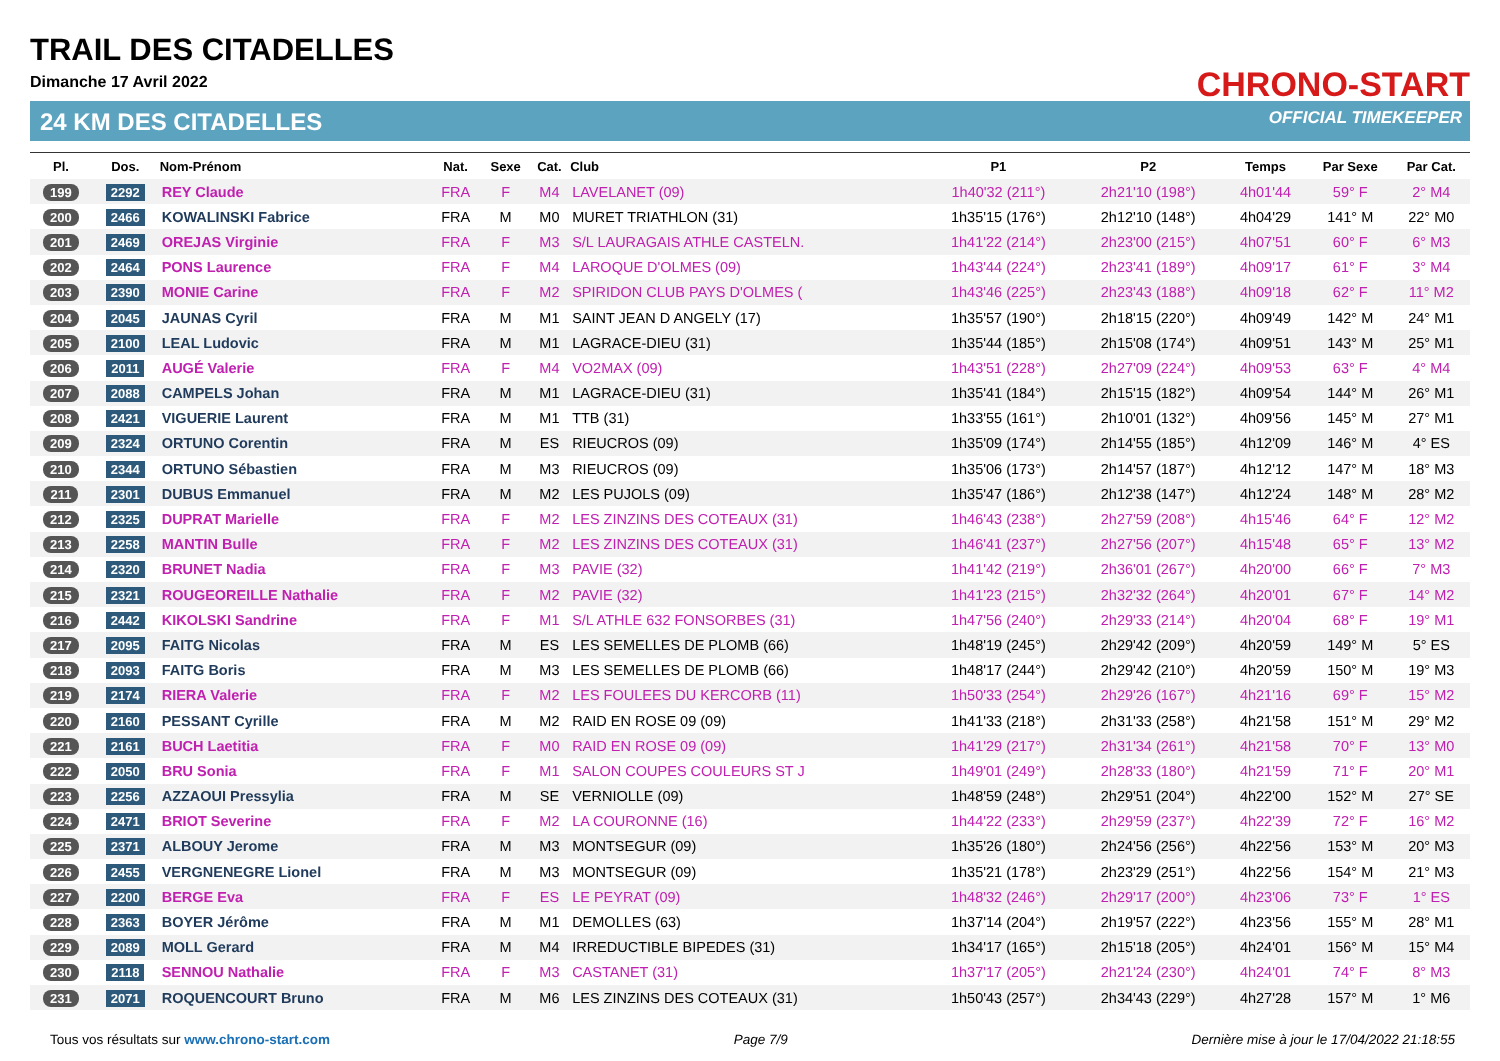TRAIL DES CITADELLES
Dimanche 17 Avril 2022
24 KM DES CITADELLES
CHRONO-START
OFFICIAL TIMEKEEPER
| Pl. | Dos. | Nom-Prénom | Nat. | Sexe | Cat. | Club | P1 | P2 | Temps | Par Sexe | Par Cat. |
| --- | --- | --- | --- | --- | --- | --- | --- | --- | --- | --- | --- |
| 199 | 2292 | REY Claude | FRA | F | M4 | LAVELANET (09) | 1h40'32 (211°) | 2h21'10 (198°) | 4h01'44 | 59° F | 2° M4 |
| 200 | 2466 | KOWALINSKI Fabrice | FRA | M | M0 | MURET TRIATHLON (31) | 1h35'15 (176°) | 2h12'10 (148°) | 4h04'29 | 141° M | 22° M0 |
| 201 | 2469 | OREJAS Virginie | FRA | F | M3 | S/L LAURAGAIS ATHLE CASTELN. | 1h41'22 (214°) | 2h23'00 (215°) | 4h07'51 | 60° F | 6° M3 |
| 202 | 2464 | PONS Laurence | FRA | F | M4 | LAROQUE D'OLMES (09) | 1h43'44 (224°) | 2h23'41 (189°) | 4h09'17 | 61° F | 3° M4 |
| 203 | 2390 | MONIE Carine | FRA | F | M2 | SPIRIDON CLUB PAYS D'OLMES ( | 1h43'46 (225°) | 2h23'43 (188°) | 4h09'18 | 62° F | 11° M2 |
| 204 | 2045 | JAUNAS Cyril | FRA | M | M1 | SAINT JEAN D ANGELY (17) | 1h35'57 (190°) | 2h18'15 (220°) | 4h09'49 | 142° M | 24° M1 |
| 205 | 2100 | LEAL Ludovic | FRA | M | M1 | LAGRACE-DIEU (31) | 1h35'44 (185°) | 2h15'08 (174°) | 4h09'51 | 143° M | 25° M1 |
| 206 | 2011 | AUGÉ Valerie | FRA | F | M4 | VO2MAX (09) | 1h43'51 (228°) | 2h27'09 (224°) | 4h09'53 | 63° F | 4° M4 |
| 207 | 2088 | CAMPELS Johan | FRA | M | M1 | LAGRACE-DIEU (31) | 1h35'41 (184°) | 2h15'15 (182°) | 4h09'54 | 144° M | 26° M1 |
| 208 | 2421 | VIGUERIE Laurent | FRA | M | M1 | TTB (31) | 1h33'55 (161°) | 2h10'01 (132°) | 4h09'56 | 145° M | 27° M1 |
| 209 | 2324 | ORTUNO Corentin | FRA | M | ES | RIEUCROS (09) | 1h35'09 (174°) | 2h14'55 (185°) | 4h12'09 | 146° M | 4° ES |
| 210 | 2344 | ORTUNO Sébastien | FRA | M | M3 | RIEUCROS (09) | 1h35'06 (173°) | 2h14'57 (187°) | 4h12'12 | 147° M | 18° M3 |
| 211 | 2301 | DUBUS Emmanuel | FRA | M | M2 | LES PUJOLS (09) | 1h35'47 (186°) | 2h12'38 (147°) | 4h12'24 | 148° M | 28° M2 |
| 212 | 2325 | DUPRAT Marielle | FRA | F | M2 | LES ZINZINS DES COTEAUX (31) | 1h46'43 (238°) | 2h27'59 (208°) | 4h15'46 | 64° F | 12° M2 |
| 213 | 2258 | MANTIN Bulle | FRA | F | M2 | LES ZINZINS DES COTEAUX (31) | 1h46'41 (237°) | 2h27'56 (207°) | 4h15'48 | 65° F | 13° M2 |
| 214 | 2320 | BRUNET Nadia | FRA | F | M3 | PAVIE (32) | 1h41'42 (219°) | 2h36'01 (267°) | 4h20'00 | 66° F | 7° M3 |
| 215 | 2321 | ROUGEOREILLE Nathalie | FRA | F | M2 | PAVIE (32) | 1h41'23 (215°) | 2h32'32 (264°) | 4h20'01 | 67° F | 14° M2 |
| 216 | 2442 | KIKOLSKI Sandrine | FRA | F | M1 | S/L ATHLE 632 FONSORBES (31) | 1h47'56 (240°) | 2h29'33 (214°) | 4h20'04 | 68° F | 19° M1 |
| 217 | 2095 | FAITG Nicolas | FRA | M | ES | LES SEMELLES DE PLOMB (66) | 1h48'19 (245°) | 2h29'42 (209°) | 4h20'59 | 149° M | 5° ES |
| 218 | 2093 | FAITG Boris | FRA | M | M3 | LES SEMELLES DE PLOMB (66) | 1h48'17 (244°) | 2h29'42 (210°) | 4h20'59 | 150° M | 19° M3 |
| 219 | 2174 | RIERA Valerie | FRA | F | M2 | LES FOULEES DU KERCORB (11) | 1h50'33 (254°) | 2h29'26 (167°) | 4h21'16 | 69° F | 15° M2 |
| 220 | 2160 | PESSANT Cyrille | FRA | M | M2 | RAID EN ROSE 09 (09) | 1h41'33 (218°) | 2h31'33 (258°) | 4h21'58 | 151° M | 29° M2 |
| 221 | 2161 | BUCH Laetitia | FRA | F | M0 | RAID EN ROSE 09 (09) | 1h41'29 (217°) | 2h31'34 (261°) | 4h21'58 | 70° F | 13° M0 |
| 222 | 2050 | BRU Sonia | FRA | F | M1 | SALON COUPES COULEURS ST J | 1h49'01 (249°) | 2h28'33 (180°) | 4h21'59 | 71° F | 20° M1 |
| 223 | 2256 | AZZAOUI Pressylia | FRA | M | SE | VERNIOLLE (09) | 1h48'59 (248°) | 2h29'51 (204°) | 4h22'00 | 152° M | 27° SE |
| 224 | 2471 | BRIOT Severine | FRA | F | M2 | LA COURONNE (16) | 1h44'22 (233°) | 2h29'59 (237°) | 4h22'39 | 72° F | 16° M2 |
| 225 | 2371 | ALBOUY Jerome | FRA | M | M3 | MONTSEGUR (09) | 1h35'26 (180°) | 2h24'56 (256°) | 4h22'56 | 153° M | 20° M3 |
| 226 | 2455 | VERGNENEGRE Lionel | FRA | M | M3 | MONTSEGUR (09) | 1h35'21 (178°) | 2h23'29 (251°) | 4h22'56 | 154° M | 21° M3 |
| 227 | 2200 | BERGE Eva | FRA | F | ES | LE PEYRAT (09) | 1h48'32 (246°) | 2h29'17 (200°) | 4h23'06 | 73° F | 1° ES |
| 228 | 2363 | BOYER Jérôme | FRA | M | M1 | DEMOLLES (63) | 1h37'14 (204°) | 2h19'57 (222°) | 4h23'56 | 155° M | 28° M1 |
| 229 | 2089 | MOLL Gerard | FRA | M | M4 | IRREDUCTIBLE BIPEDES (31) | 1h34'17 (165°) | 2h15'18 (205°) | 4h24'01 | 156° M | 15° M4 |
| 230 | 2118 | SENNOU Nathalie | FRA | F | M3 | CASTANET (31) | 1h37'17 (205°) | 2h21'24 (230°) | 4h24'01 | 74° F | 8° M3 |
| 231 | 2071 | ROQUENCOURT Bruno | FRA | M | M6 | LES ZINZINS DES COTEAUX (31) | 1h50'43 (257°) | 2h34'43 (229°) | 4h27'28 | 157° M | 1° M6 |
Tous vos résultats sur www.chrono-start.com Page 7/9 Dernière mise à jour le 17/04/2022 21:18:55